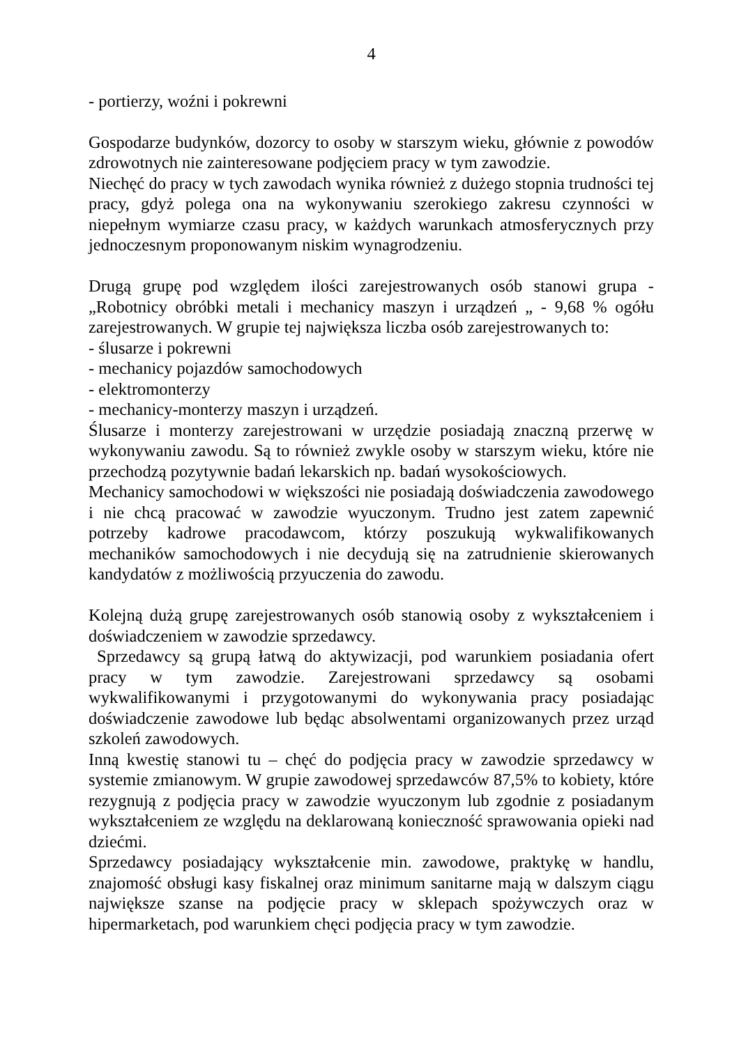4
- portierzy, woźni i pokrewni
Gospodarze budynków, dozorcy to osoby w starszym wieku, głównie z powodów zdrowotnych nie zainteresowane podjęciem pracy w tym zawodzie.
Niechęć do pracy w tych zawodach wynika również z dużego stopnia trudności tej pracy, gdyż polega ona na wykonywaniu szerokiego zakresu czynności w niepełnym wymiarze czasu pracy, w każdych warunkach atmosferycznych przy jednoczesnym proponowanym niskim wynagrodzeniu.
Drugą grupę pod względem ilości zarejestrowanych osób stanowi grupa - „Robotnicy obróbki metali i mechanicy maszyn i urządzeń „ - 9,68 % ogółu zarejestrowanych. W grupie tej największa liczba osób zarejestrowanych to:
- ślusarze i pokrewni
- mechanicy pojazdów samochodowych
- elektromonterzy
- mechanicy-monterzy maszyn i urządzeń.
Ślusarze i monterzy zarejestrowani w urzędzie posiadają znaczną przerwę w wykonywaniu zawodu. Są to również zwykle osoby w starszym wieku, które nie przechodzą pozytywnie badań lekarskich np. badań wysokościowych.
Mechanicy samochodowi w większości nie posiadają doświadczenia zawodowego i nie chcą pracować w zawodzie wyuczonym. Trudno jest zatem zapewnić potrzeby kadrowe pracodawcom, którzy poszukują wykwalifikowanych mechaników samochodowych i nie decydują się na zatrudnienie skierowanych kandydatów z możliwością przyuczenia do zawodu.
Kolejną dużą grupę zarejestrowanych osób stanowią osoby z wykształceniem i doświadczeniem w zawodzie sprzedawcy.
Sprzedawcy są grupą łatwą do aktywizacji, pod warunkiem posiadania ofert pracy w tym zawodzie. Zarejestrowani sprzedawcy są osobami wykwalifikowanymi i przygotowanymi do wykonywania pracy posiadając doświadczenie zawodowe lub będąc absolwentami organizowanych przez urząd szkoleń zawodowych.
Inną kwestię stanowi tu – chęć do podjęcia pracy w zawodzie sprzedawcy w systemie zmianowym. W grupie zawodowej sprzedawców 87,5% to kobiety, które rezygnują z podjęcia pracy w zawodzie wyuczonym lub zgodnie z posiadanym wykształceniem ze względu na deklarowaną konieczność sprawowania opieki nad dziećmi.
Sprzedawcy posiadający wykształcenie min. zawodowe, praktykę w handlu, znajomość obsługi kasy fiskalnej oraz minimum sanitarne mają w dalszym ciągu największe szanse na podjęcie pracy w sklepach spożywczych oraz w hipermarketach, pod warunkiem chęci podjęcia pracy w tym zawodzie.